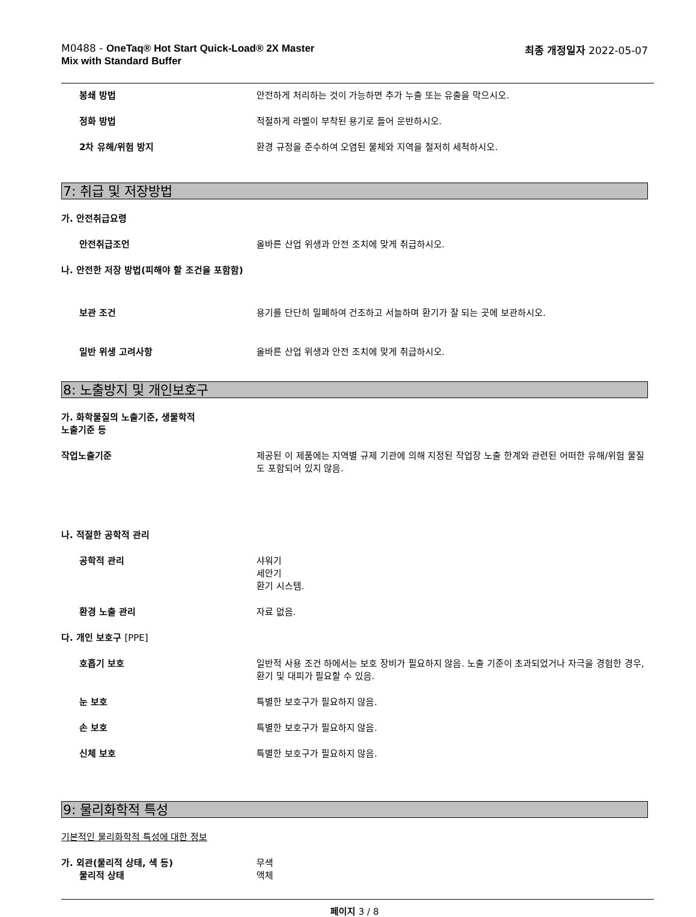M0488 - OneTaq® Hot Start Quick-Load® 2X Master
Mix with Standard Buffer
최종 개정일자 2022-05-07
봉쇄 방법 안전하게 처리하는 것이 가능하면 추가 누출 또는 유출을 막으시오.
정화 방법 적절하게 라벨이 부착된 용기로 들어 운반하시오.
2차 유해/위험 방지 환경 규정을 준수하여 오염된 물체와 지역을 철저히 세척하시오.
7: 취급 및 저장방법
가. 안전취급요령
안전취급조언 올바른 산업 위생과 안전 조치에 맞게 취급하시오.
나. 안전한 저장 방법(피해야 할 조건을 포함함)
보관 조건 용기를 단단히 밀폐하여 건조하고 서늘하며 환기가 잘 되는 곳에 보관하시오.
일반 위생 고려사항 올바른 산업 위생과 안전 조치에 맞게 취급하시오.
8: 노출방지 및 개인보호구
가. 화학물질의 노출기준, 생물학적
노출기준 등
작업노출기준 제공된 이 제품에는 지역별 규제 기관에 의해 지정된 작업장 노출 한계와 관련된 어떠한 유해/위험 물질도 포함되어 있지 않음.
나. 적절한 공학적 관리
공학적 관리 샤워기
세안기
환기 시스템.
환경 노출 관리 자료 없음.
다. 개인 보호구 [PPE]
호흡기 보호 일반적 사용 조건 하에서는 보호 장비가 필요하지 않음. 노출 기준이 초과되었거나 자극을 경험한 경우, 환기 및 대피가 필요할 수 있음.
눈 보호 특별한 보호구가 필요하지 않음.
손 보호 특별한 보호구가 필요하지 않음.
신체 보호 특별한 보호구가 필요하지 않음.
9: 물리화학적 특성
기본적인 물리화학적 특성에 대한 정보
가. 외관(물리적 상태, 색 등) 무색
물리적 상태 액체
페이지 3 / 8